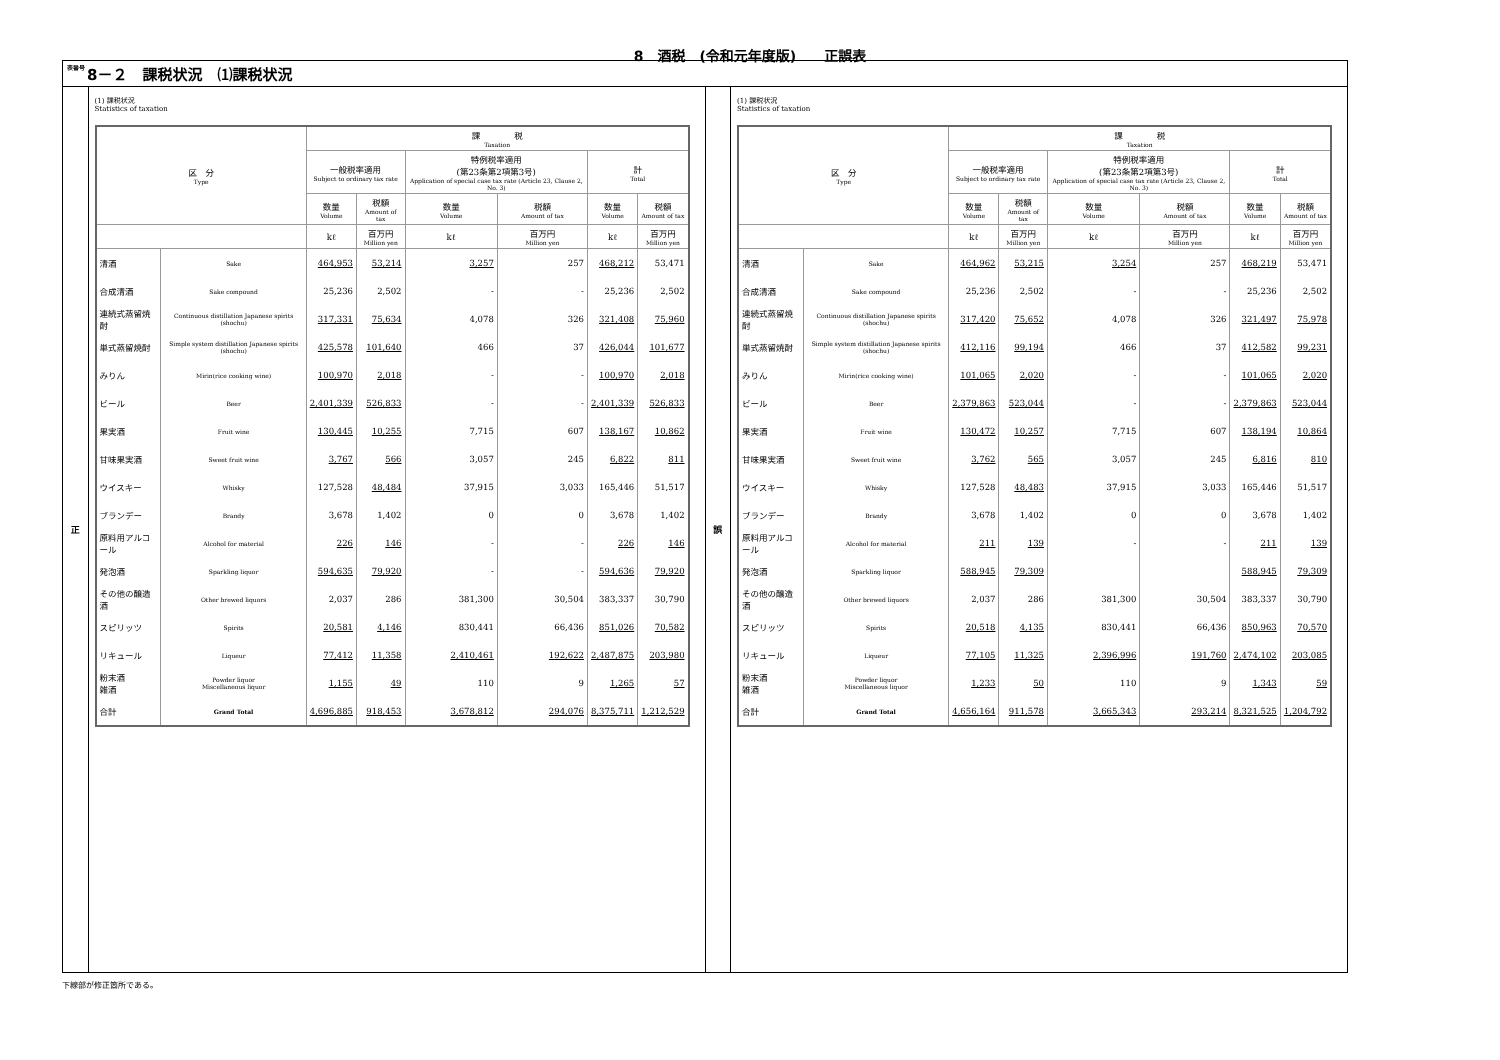8　酒税　(令和元年度版)　　正誤表
表番号 8－２　課税状況　⑴課税状況
正
(1) 課税状況
Statistics of taxation
| 区 分 Type | | 課 税 Taxation | | | | | |
| --- | --- | --- | --- | --- | --- | --- | --- |
| | | 一般税率適用 Subject to ordinary tax rate | | 特例税率適用 (第23条第2項第3号) Application of special case tax rate (Article 23, Clause 2, No. 3) | | 計 Total | |
| | | 数量 Volume | 税額 Amount of tax | 数量 Volume | 税額 Amount of tax | 数量 Volume | 税額 Amount of tax |
| | | kℓ | 百万円 Million yen | kℓ | 百万円 Million yen | kℓ | 百万円 Million yen |
| 清酒 | Sake | 464,953 | 53,214 | 3,257 | 257 | 468,212 | 53,471 |
| 合成清酒 | Sake compound | 25,236 | 2,502 | - | - | 25,236 | 2,502 |
| 連続式蒸留焼酎 | Continuous distillation Japanese spirits (shochu) | 317,331 | 75,634 | 4,078 | 326 | 321,408 | 75,960 |
| 単式蒸留焼酎 | Simple system distillation Japanese spirits (shochu) | 425,578 | 101,640 | 466 | 37 | 426,044 | 101,677 |
| みりん | Mirin(rice cooking wine) | 100,970 | 2,018 | - | - | 100,970 | 2,018 |
| ビール | Beer | 2,401,339 | 526,833 | - | - | 2,401,339 | 526,833 |
| 果実酒 | Fruit wine | 130,445 | 10,255 | 7,715 | 607 | 138,167 | 10,862 |
| 甘味果実酒 | Sweet fruit wine | 3,767 | 566 | 3,057 | 245 | 6,822 | 811 |
| ウイスキー | Whisky | 127,528 | 48,484 | 37,915 | 3,033 | 165,446 | 51,517 |
| ブランデー | Brandy | 3,678 | 1,402 | 0 | 0 | 3,678 | 1,402 |
| 原料用アルコール | Alcohol for material | 226 | 146 | - | - | 226 | 146 |
| 発泡酒 | Sparkling liquor | 594,635 | 79,920 | - | - | 594,636 | 79,920 |
| その他の醸造酒 | Other brewed liquors | 2,037 | 286 | 381,300 | 30,504 | 383,337 | 30,790 |
| スピリッツ | Spirits | 20,581 | 4,146 | 830,441 | 66,436 | 851,026 | 70,582 |
| リキュール | Liqueur | 77,412 | 11,358 | 2,410,461 | 192,622 | 2,487,875 | 203,980 |
| 粉末酒 雑酒 | Powder liquor Miscellaneous liquor | 1,155 | 49 | 110 | 9 | 1,265 | 57 |
| 合計 | Grand Total | 4,696,885 | 918,453 | 3,678,812 | 294,076 | 8,375,711 | 1,212,529 |
誤
(1) 課税状況
Statistics of taxation
| 区 分 Type | | 課 税 Taxation | | | | | |
| --- | --- | --- | --- | --- | --- | --- | --- |
| | | 一般税率適用 Subject to ordinary tax rate | | 特例税率適用 (第23条第2項第3号) Application of special case tax rate (Article 23, Clause 2, No. 3) | | 計 Total | |
| | | 数量 Volume | 税額 Amount of tax | 数量 Volume | 税額 Amount of tax | 数量 Volume | 税額 Amount of tax |
| | | kℓ | 百万円 Million yen | kℓ | 百万円 Million yen | kℓ | 百万円 Million yen |
| 清酒 | Sake | 464,962 | 53,215 | 3,254 | 257 | 468,219 | 53,471 |
| 合成清酒 | Sake compound | 25,236 | 2,502 | - | - | 25,236 | 2,502 |
| 連続式蒸留焼酎 | Continuous distillation Japanese spirits (shochu) | 317,420 | 75,652 | 4,078 | 326 | 321,497 | 75,978 |
| 単式蒸留焼酎 | Simple system distillation Japanese spirits (shochu) | 412,116 | 99,194 | 466 | 37 | 412,582 | 99,231 |
| みりん | Mirin(rice cooking wine) | 101,065 | 2,020 | - | - | 101,065 | 2,020 |
| ビール | Beer | 2,379,863 | 523,044 | - | - | 2,379,863 | 523,044 |
| 果実酒 | Fruit wine | 130,472 | 10,257 | 7,715 | 607 | 138,194 | 10,864 |
| 甘味果実酒 | Sweet fruit wine | 3,762 | 565 | 3,057 | 245 | 6,816 | 810 |
| ウイスキー | Whisky | 127,528 | 48,483 | 37,915 | 3,033 | 165,446 | 51,517 |
| ブランデー | Brandy | 3,678 | 1,402 | 0 | 0 | 3,678 | 1,402 |
| 原料用アルコール | Alcohol for material | 211 | 139 | - | - | 211 | 139 |
| 発泡酒 | Sparkling liquor | 588,945 | 79,309 | | | 588,945 | 79,309 |
| その他の醸造酒 | Other brewed liquors | 2,037 | 286 | 381,300 | 30,504 | 383,337 | 30,790 |
| スピリッツ | Spirits | 20,518 | 4,135 | 830,441 | 66,436 | 850,963 | 70,570 |
| リキュール | Liqueur | 77,105 | 11,325 | 2,396,996 | 191,760 | 2,474,102 | 203,085 |
| 粉末酒 雑酒 | Powder liquor Miscellaneous liquor | 1,233 | 50 | 110 | 9 | 1,343 | 59 |
| 合計 | Grand Total | 4,656,164 | 911,578 | 3,665,343 | 293,214 | 8,321,525 | 1,204,792 |
下線部が修正箇所である。